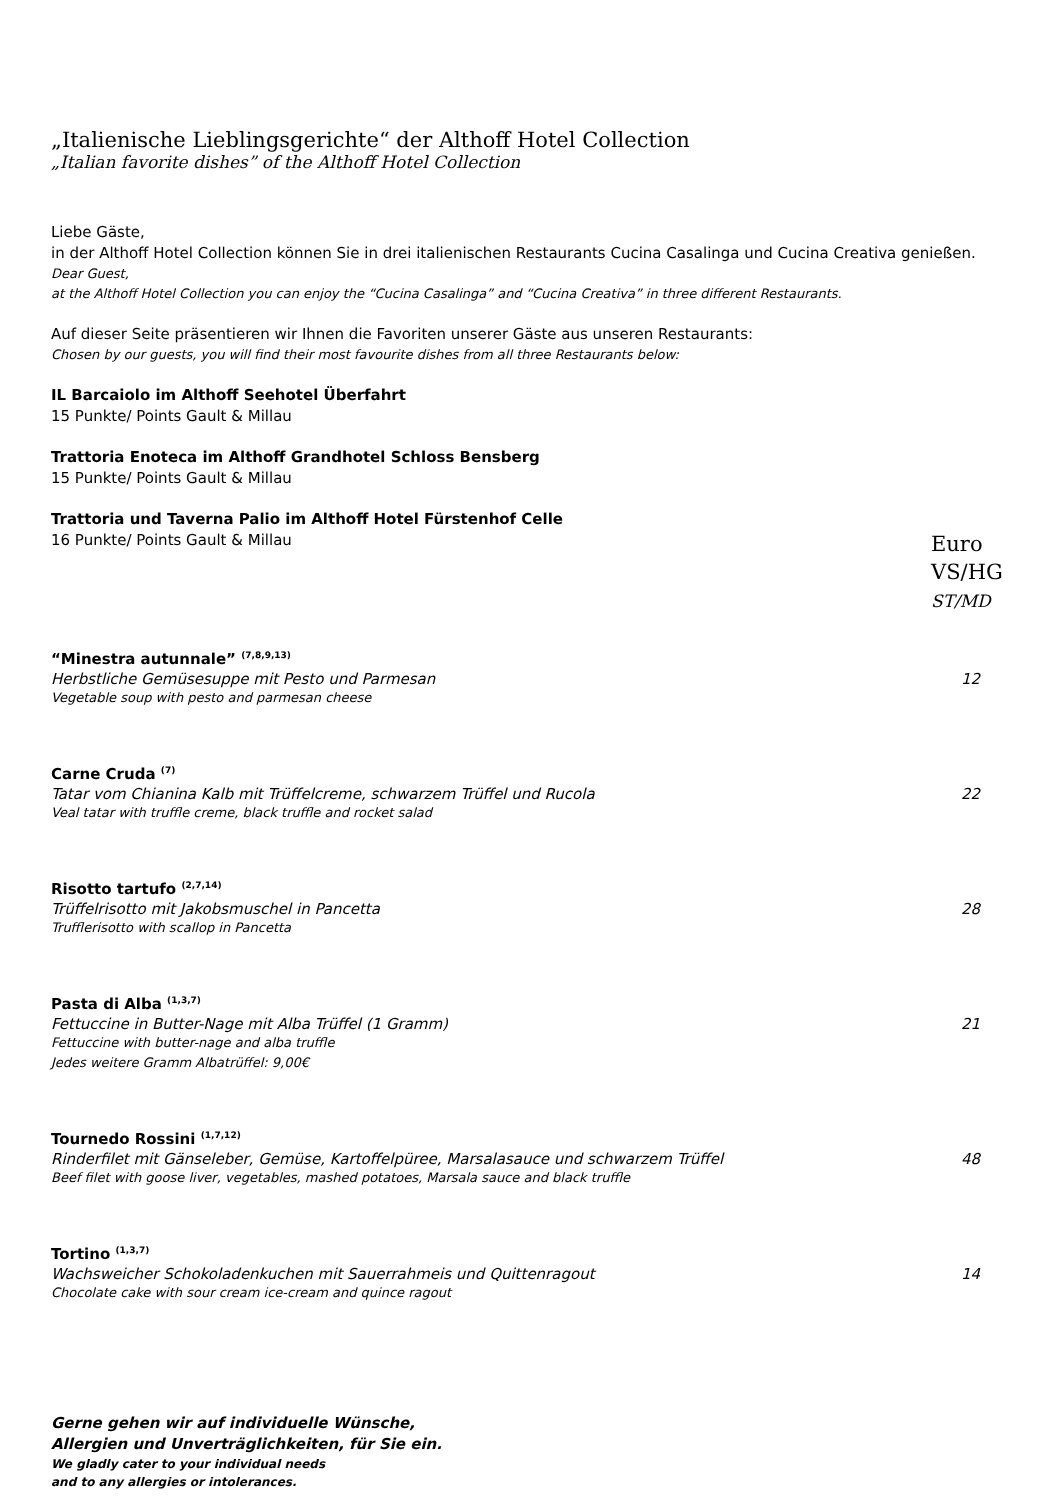„Italienische Lieblingsgerichte“ der Althoff Hotel Collection
„Italian favorite dishes” of the Althoff Hotel Collection
Liebe Gäste,
in der Althoff Hotel Collection können Sie in drei italienischen Restaurants Cucina Casalinga und Cucina Creativa genießen.
Dear Guest,
at the Althoff Hotel Collection you can enjoy the “Cucina Casalinga” and “Cucina Creativa” in three different Restaurants.
Auf dieser Seite präsentieren wir Ihnen die Favoriten unserer Gäste aus unseren Restaurants:
Chosen by our guests, you will find their most favourite dishes from all three Restaurants below:
IL Barcaiolo im Althoff Seehotel Überfahrt
15 Punkte/ Points Gault & Millau
Trattoria Enoteca im Althoff Grandhotel Schloss Bensberg
15 Punkte/ Points Gault & Millau
Trattoria und Taverna Palio im Althoff Hotel Fürstenhof Celle
16 Punkte/ Points Gault & Millau
Euro
VS/HG
ST/MD
“Minestra autunnale” <sup>(7,8,9,13)</sup>
Herbstliche Gemüsesuppe mit Pesto und Parmesan 12
Vegetable soup with pesto and parmesan cheese
Carne Cruda <sup>(7)</sup>
Tatar vom Chianina Kalb mit Trüffelcreme, schwarzem Trüffel und Rucola 22
Veal tatar with truffle creme, black truffle and rocket salad
Risotto tartufo <sup>(2,7,14)</sup>
Trüffelrisotto mit Jakobsmuschel in Pancetta 28
Trufflerisotto with scallop in Pancetta
Pasta di Alba <sup>(1,3,7)</sup>
Fettuccine in Butter-Nage mit Alba Trüffel (1 Gramm) 21
Fettuccine with butter-nage and alba truffle
Jedes weitere Gramm Albatrüffel: 9,00€
Tournedo Rossini <sup>(1,7,12)</sup>
Rinderfilet mit Gänseleber, Gemüse, Kartoffelpüree, Marsalasauce und schwarzem Trüffel 48
Beef filet with goose liver, vegetables, mashed potatoes, Marsala sauce and black truffle
Tortino <sup>(1,3,7)</sup>
Wachsweicher Schokoladenkuchen mit Sauerrahmeis und Quittenragout 14
Chocolate cake with sour cream ice-cream and quince ragout
Gerne gehen wir auf individuelle Wünsche,
Allergien und Unverträglichkeiten, für Sie ein.
We gladly cater to your individual needs
and to any allergies or intolerances.